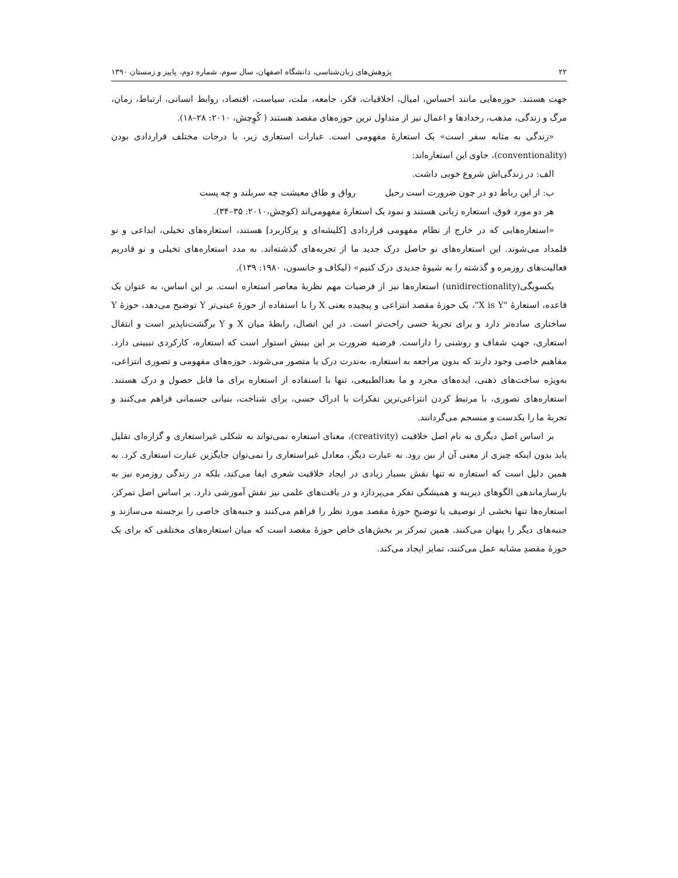۲۲ پژوهش‌های زبان‌شناسی، دانشگاه اصفهان، سال سوم، شماره دوم، پاییز و زمستان ۱۳۹۰
جهت هستند. حوزه‌هایی مانند احساس، امیال، اخلاقیات، فکر، جامعه، ملت، سیاست، اقتصاد، روابط انسانی، ارتباط، زمان، مرگ و زندگی، مذهب، رخدادها و اعمال نیز از متداول ترین حوزه‌های مقصد هستند ( کُوِچش، ۲۰۱۰: ۲۸–۱۸).
«زندگی به مثابه سفر است» یک استعارهٔ مفهومی است. عبارات استعاری زیر، با درجات مختلف قراردادی بودن (conventionality)، حاوی این استعاره‌اند:
الف: در زندگی‌اش شروع خوبی داشت.
ب: از این رباط دو در چون ضرورت است رحیل رواق و طاق معیشت چه سربلند و چه پست
هر دو مورد فوق، استعاره زبانی هستند و نمود یک استعارهٔ مفهومی‌اند (کوچش،۲۰۱۰: ۳۵–۳۴).
«استعاره‌هایی که در خارج از نظام مفهومی قراردادی [کلیشه‌ای و پرکاربرد] هستند، استعاره‌های تخیلی، ابداعی و نو قلمداد می‌شوند. این استعاره‌های نو حاصل درک جدید ما از تجربه‌های گذشته‌اند. به مدد استعاره‌های تخیلی و نو قادریم فعالیت‌های روزمره و گذشته را به شیوهٔ جدیدی درک کنیم» (لیکاف و جانسون، ۱۹۸۰: ۱۳۹).
یکسویگی(unidirectionality) استعاره‌ها نیز از فرضیات مهم نظریهٔ معاصر استعاره است. بر این اساس، به عنوان یک قاعده، استعارهٔ "X is Y"، یک حوزهٔ مقصد انتزاعی و پیچیده یعنی X را با استفاده از حوزهٔ عینی‌تر Y توضیح می‌دهد، حوزهٔ Y ساختاری ساده‌تر دارد و برای تجربهٔ حسی راحت‌تر است. در این اتصال، رابطهٔ میان X و Y برگشت‌ناپذیر است و انتقال استعاری، جهتِ شفاف و روشنی را داراست. فرضیه ضرورت بر این بینش استوار است که استعاره، کارکردی تبیینی دارد. مفاهیم خاصی وجود دارند که بدون مراجعه به استعاره، به‌ندرت درک یا متصور می‌شوند. حوزه‌های مفهومی و تصوری انتزاعی، به‌ویژه ساخت‌های ذهنی، ایده‌های مجرد و ما بعدالطبیعی، تنها با استفاده از استعاره برای ما قابل حصول و درک هستند. استعاره‌های تصوری، با مرتبط کردن انتزاعی‌ترین تفکرات با ادراک حسی، برای شناخت، بنیانی جسمانی فراهم می‌کنند و تجربهٔ ما را یکدست و منسجم می‌گردانند.
بر اساس اصل دیگری به نام اصل خلاقیت (creativity)، معنای استعاره نمی‌تواند به شکلی غیراستعاری و گزاره‌ای تقلیل یابد بدون اینکه چیزی از معنی آن از بین رود. به عبارت دیگر، معادل غیراستعاری را نمی‌توان جایگزین عبارت استعاری کرد. به همین دلیل است که استعاره نه تنها نقش بسیار زیادی در ایجاد خلاقیت شعری ایفا می‌کند، بلکه در زندگی روزمره نیز به بازسازماندهی الگوهای دیرینه و همیشگی تفکر می‌پردازد و در بافت‌های علمی نیز نقش آموزشی دارد. بر اساس اصل تمرکز، استعاره‌ها تنها بخشی از توصیف یا توضیحِ حوزهٔ مقصد مورد نظر را فراهم می‌کنند و جنبه‌های خاصی را برجسته می‌سازند و جنبه‌های دیگر را پنهان می‌کنند. همین تمرکز بر بخش‌های خاص حوزهٔ مقصد است که میان استعاره‌های مختلفی که برای یک حوزهٔ مقصدِ مشابه عمل می‌کنند، تمایز ایجاد می‌کند.